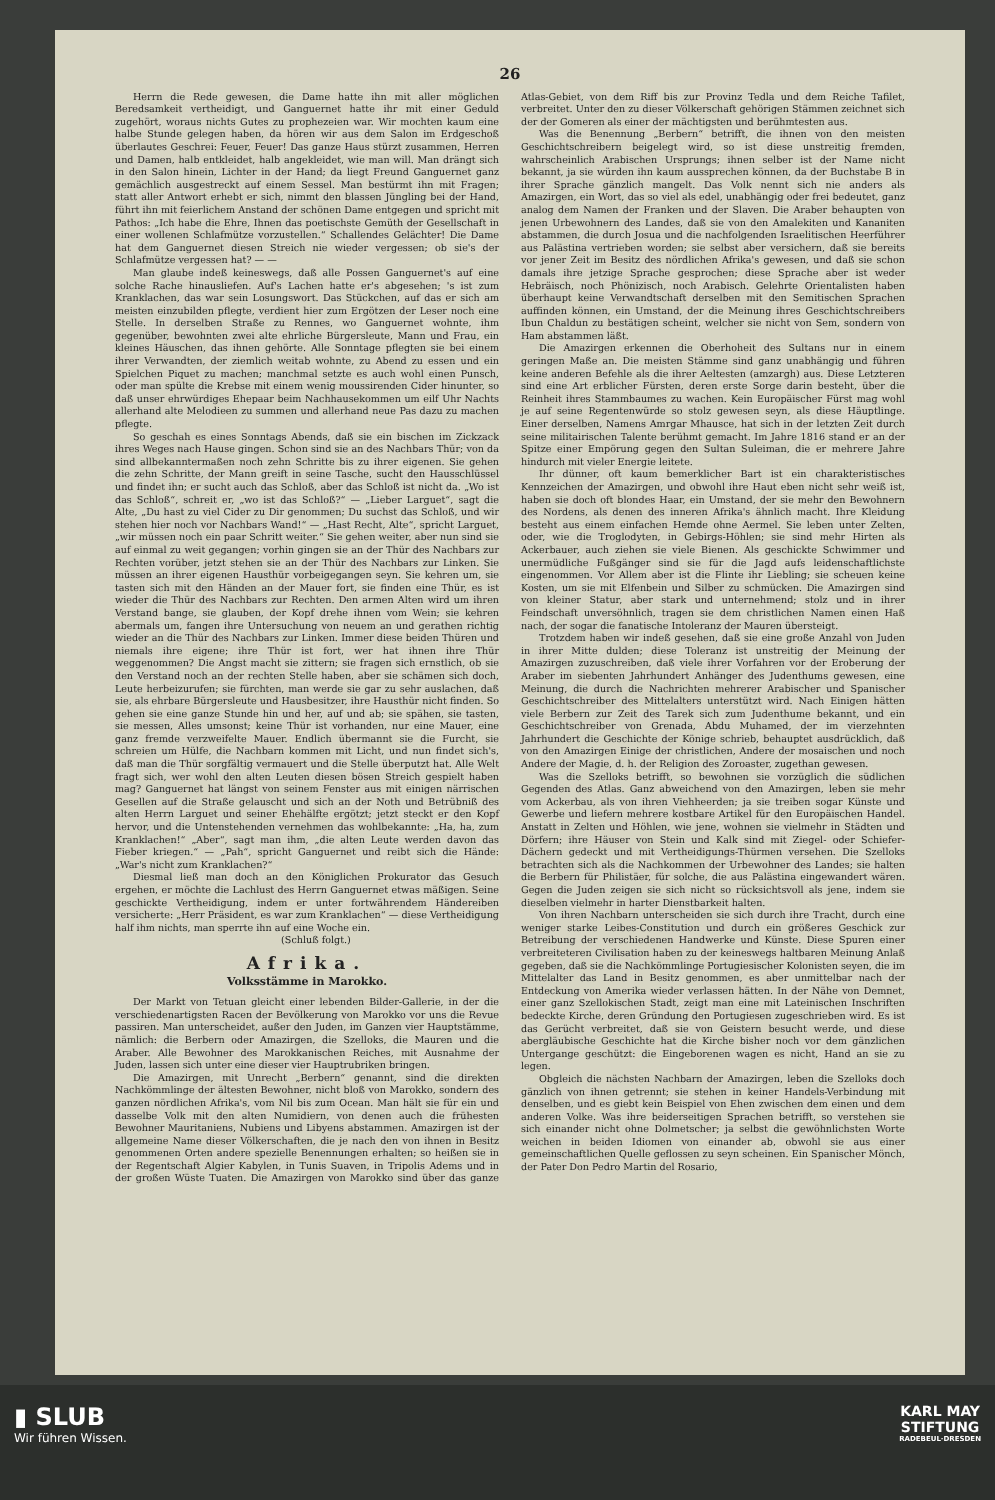26
Herrn die Rede gewesen, die Dame hatte ihn mit aller möglichen Beredsamkeit vertheidigt, und Ganguernet hatte ihr mit einer Geduld zugehört, woraus nichts Gutes zu prophezeien war. Wir mochten kaum eine halbe Stunde gelegen haben, da hören wir aus dem Salon im Erdgeschoß überlautes Geschrei: Feuer, Feuer! Das ganze Haus stürzt zusammen, Herren und Damen, halb entkleidet, halb angekleidet, wie man will. Man drängt sich in den Salon hinein, Lichter in der Hand; da liegt Freund Ganguernet ganz gemächlich ausgestreckt auf einem Sessel. Man bestürmt ihn mit Fragen; statt aller Antwort erhebt er sich, nimmt den blassen Jüngling bei der Hand, führt ihn mit feierlichem Anstand der schönen Dame entgegen und spricht mit Pathos: „Ich habe die Ehre, Ihnen das poetischste Gemüth der Gesellschaft in einer wollenen Schlafmütze vorzustellen.“ Schallendes Gelächter! Die Dame hat dem Ganguernet diesen Streich nie wieder vergessen; ob sie's der Schlafmütze vergessen hat? — —
Man glaube indeß keineswegs, daß alle Possen Ganguernet's auf eine solche Rache hinausliefen. Auf's Lachen hatte er's abgesehen; 's ist zum Kranklachen, das war sein Losungswort. Das Stückchen, auf das er sich am meisten einzubilden pflegte, verdient hier zum Ergötzen der Leser noch eine Stelle. In derselben Straße zu Rennes, wo Ganguernet wohnte, ihm gegenüber, bewohnten zwei alte ehrliche Bürgersleute, Mann und Frau, ein kleines Häuschen, das ihnen gehörte. Alle Sonntage pflegten sie bei einem ihrer Verwandten, der ziemlich weitab wohnte, zu Abend zu essen und ein Spielchen Piquet zu machen; manchmal setzte es auch wohl einen Punsch, oder man spülte die Krebse mit einem wenig moussirenden Cider hinunter, so daß unser ehrwürdiges Ehepaar beim Nachhausekommen um eilf Uhr Nachts allerhand alte Melodieen zu summen und allerhand neue Pas dazu zu machen pflegte.
So geschah es eines Sonntags Abends, daß sie ein bischen im Zickzack ihres Weges nach Hause gingen. Schon sind sie an des Nachbars Thür; von da sind allbekanntermaßen noch zehn Schritte bis zu ihrer eigenen. Sie gehen die zehn Schritte, der Mann greift in seine Tasche, sucht den Hausschlüssel und findet ihn; er sucht auch das Schloß, aber das Schloß ist nicht da. „Wo ist das Schloß“, schreit er, „wo ist das Schloß?“ — „Lieber Larguet“, sagt die Alte, „Du hast zu viel Cider zu Dir genommen; Du suchst das Schloß, und wir stehen hier noch vor Nachbars Wand!“ — „Hast Recht, Alte“, spricht Larguet, „wir müssen noch ein paar Schritt weiter.“ Sie gehen weiter, aber nun sind sie auf einmal zu weit gegangen; vorhin gingen sie an der Thür des Nachbars zur Rechten vorüber, jetzt stehen sie an der Thür des Nachbars zur Linken. Sie müssen an ihrer eigenen Hausthür vorbeigegangen seyn. Sie kehren um, sie tasten sich mit den Händen an der Mauer fort, sie finden eine Thür, es ist wieder die Thür des Nachbars zur Rechten. Den armen Alten wird um ihren Verstand bange, sie glauben, der Kopf drehe ihnen vom Wein; sie kehren abermals um, fangen ihre Untersuchung von neuem an und gerathen richtig wieder an die Thür des Nachbars zur Linken. Immer diese beiden Thüren und niemals ihre eigene; ihre Thür ist fort, wer hat ihnen ihre Thür weggenommen? Die Angst macht sie zittern; sie fragen sich ernstlich, ob sie den Verstand noch an der rechten Stelle haben, aber sie schämen sich doch, Leute herbeizurufen; sie fürchten, man werde sie gar zu sehr auslachen, daß sie, als ehrbare Bürgersleute und Hausbesitzer, ihre Hausthür nicht finden. So gehen sie eine ganze Stunde hin und her, auf und ab; sie spähen, sie tasten, sie messen, Alles umsonst; keine Thür ist vorhanden, nur eine Mauer, eine ganz fremde verzweifelte Mauer. Endlich übermannt sie die Furcht, sie schreien um Hülfe, die Nachbarn kommen mit Licht, und nun findet sich's, daß man die Thür sorgfältig vermauert und die Stelle überputzt hat. Alle Welt fragt sich, wer wohl den alten Leuten diesen bösen Streich gespielt haben mag? Ganguernet hat längst von seinem Fenster aus mit einigen närrischen Gesellen auf die Straße gelauscht und sich an der Noth und Betrübniß des alten Herrn Larguet und seiner Ehehälfte ergötzt; jetzt steckt er den Kopf hervor, und die Untenstehenden vernehmen das wohlbekannte: „Ha, ha, zum Kranklachen!“ „Aber“, sagt man ihm, „die alten Leute werden davon das Fieber kriegen.“ — „Pah“, spricht Ganguernet und reibt sich die Hände: „War's nicht zum Kranklachen?“
Diesmal ließ man doch an den Königlichen Prokurator das Gesuch ergehen, er möchte die Lachlust des Herrn Ganguernet etwas mäßigen. Seine geschickte Vertheidigung, indem er unter fortwährendem Händereiben versicherte: „Herr Präsident, es war zum Kranklachen“ — diese Vertheidigung half ihm nichts, man sperrte ihn auf eine Woche ein.
(Schluß folgt.)
Afrika.
Volksstämme in Marokko.
Der Markt von Tetuan gleicht einer lebenden Bilder-Gallerie, in der die verschiedenartigsten Racen der Bevölkerung von Marokko vor uns die Revue passiren. Man unterscheidet, außer den Juden, im Ganzen vier Hauptstämme, nämlich: die Berbern oder Amazirgen, die Szelloks, die Mauren und die Araber. Alle Bewohner des Marokkanischen Reiches, mit Ausnahme der Juden, lassen sich unter eine dieser vier Hauptrubriken bringen.
Die Amazirgen, mit Unrecht „Berbern“ genannt, sind die direkten Nachkömmlinge der ältesten Bewohner, nicht bloß von Marokko, sondern des ganzen nördlichen Afrika's, vom Nil bis zum Ocean. Man hält sie für ein und dasselbe Volk mit den alten Numidiern, von denen auch die frühesten Bewohner Mauritaniens, Nubiens und Libyens abstammen. Amazirgen ist der allgemeine Name dieser Völkerschaften, die je nach den von ihnen in Besitz genommenen Orten andere spezielle Benennungen erhalten; so heißen sie in der Regentschaft Algier Kabylen, in Tunis Suaven, in Tripolis Adems und in der großen Wüste Tuaten. Die Amazirgen von Marokko sind über das ganze Atlas-Gebiet, von dem Riff bis zur Provinz Tedla und dem Reiche Tafilet, verbreitet. Unter den zu dieser Völkerschaft gehörigen Stämmen zeichnet sich der der Gomeren als einer der mächtigsten und berühmtesten aus.
Was die Benennung „Berbern“ betrifft, die ihnen von den meisten Geschichtschreibern beigelegt wird, so ist diese unstreitig fremden, wahrscheinlich Arabischen Ursprungs; ihnen selber ist der Name nicht bekannt, ja sie würden ihn kaum aussprechen können, da der Buchstabe B in ihrer Sprache gänzlich mangelt. Das Volk nennt sich nie anders als Amazirgen, ein Wort, das so viel als edel, unabhängig oder frei bedeutet, ganz analog dem Namen der Franken und der Slaven. Die Araber behaupten von jenen Urbewohnern des Landes, daß sie von den Amalekiten und Kananiten abstammen, die durch Josua und die nachfolgenden Israelitischen Heerführer aus Palästina vertrieben worden; sie selbst aber versichern, daß sie bereits vor jener Zeit im Besitz des nördlichen Afrika's gewesen, und daß sie schon damals ihre jetzige Sprache gesprochen; diese Sprache aber ist weder Hebräisch, noch Phönizisch, noch Arabisch. Gelehrte Orientalisten haben überhaupt keine Verwandtschaft derselben mit den Semitischen Sprachen auffinden können, ein Umstand, der die Meinung ihres Geschichtschreibers Ibun Chaldun zu bestätigen scheint, welcher sie nicht von Sem, sondern von Ham abstammen läßt.
Die Amazirgen erkennen die Oberhoheit des Sultans nur in einem geringen Maße an. Die meisten Stämme sind ganz unabhängig und führen keine anderen Befehle als die ihrer Aeltesten (amzargh) aus. Diese Letzteren sind eine Art erblicher Fürsten, deren erste Sorge darin besteht, über die Reinheit ihres Stammbaumes zu wachen. Kein Europäischer Fürst mag wohl je auf seine Regentenwürde so stolz gewesen seyn, als diese Häuptlinge. Einer derselben, Namens Amrgar Mhausce, hat sich in der letzten Zeit durch seine militairischen Talente berühmt gemacht. Im Jahre 1816 stand er an der Spitze einer Empörung gegen den Sultan Suleiman, die er mehrere Jahre hindurch mit vieler Energie leitete.
Ihr dünner, oft kaum bemerklicher Bart ist ein charakteristisches Kennzeichen der Amazirgen, und obwohl ihre Haut eben nicht sehr weiß ist, haben sie doch oft blondes Haar, ein Umstand, der sie mehr den Bewohnern des Nordens, als denen des inneren Afrika's ähnlich macht. Ihre Kleidung besteht aus einem einfachen Hemde ohne Aermel. Sie leben unter Zelten, oder, wie die Troglodyten, in Gebirgs-Höhlen; sie sind mehr Hirten als Ackerbauer, auch ziehen sie viele Bienen. Als geschickte Schwimmer und unermüdliche Fußgänger sind sie für die Jagd aufs leidenschaftlichste eingenommen. Vor Allem aber ist die Flinte ihr Liebling; sie scheuen keine Kosten, um sie mit Elfenbein und Silber zu schmücken. Die Amazirgen sind von kleiner Statur, aber stark und unternehmend; stolz und in ihrer Feindschaft unversöhnlich, tragen sie dem christlichen Namen einen Haß nach, der sogar die fanatische Intoleranz der Mauren übersteigt.
Trotzdem haben wir indeß gesehen, daß sie eine große Anzahl von Juden in ihrer Mitte dulden; diese Toleranz ist unstreitig der Meinung der Amazirgen zuzuschreiben, daß viele ihrer Vorfahren vor der Eroberung der Araber im siebenten Jahrhundert Anhänger des Judenthums gewesen, eine Meinung, die durch die Nachrichten mehrerer Arabischer und Spanischer Geschichtschreiber des Mittelalters unterstützt wird. Nach Einigen hätten viele Berbern zur Zeit des Tarek sich zum Judenthume bekannt, und ein Geschichtschreiber von Grenada, Abdu Muhamed, der im vierzehnten Jahrhundert die Geschichte der Könige schrieb, behauptet ausdrücklich, daß von den Amazirgen Einige der christlichen, Andere der mosaischen und noch Andere der Magie, d. h. der Religion des Zoroaster, zugethan gewesen.
Was die Szelloks betrifft, so bewohnen sie vorzüglich die südlichen Gegenden des Atlas. Ganz abweichend von den Amazirgen, leben sie mehr vom Ackerbau, als von ihren Viehheerden; ja sie treiben sogar Künste und Gewerbe und liefern mehrere kostbare Artikel für den Europäischen Handel. Anstatt in Zelten und Höhlen, wie jene, wohnen sie vielmehr in Städten und Dörfern; ihre Häuser von Stein und Kalk sind mit Ziegel- oder Schiefer-Dächern gedeckt und mit Vertheidigungs-Thürmen versehen. Die Szelloks betrachten sich als die Nachkommen der Urbewohner des Landes; sie halten die Berbern für Philistäer, für solche, die aus Palästina eingewandert wären. Gegen die Juden zeigen sie sich nicht so rücksichtsvoll als jene, indem sie dieselben vielmehr in harter Dienstbarkeit halten.
Von ihren Nachbarn unterscheiden sie sich durch ihre Tracht, durch eine weniger starke Leibes-Constitution und durch ein größeres Geschick zur Betreibung der verschiedenen Handwerke und Künste. Diese Spuren einer verbreiteteren Civilisation haben zu der keineswegs haltbaren Meinung Anlaß gegeben, daß sie die Nachkömmlinge Portugiesischer Kolonisten seyen, die im Mittelalter das Land in Besitz genommen, es aber unmittelbar nach der Entdeckung von Amerika wieder verlassen hätten. In der Nähe von Demnet, einer ganz Szellokischen Stadt, zeigt man eine mit Lateinischen Inschriften bedeckte Kirche, deren Gründung den Portugiesen zugeschrieben wird. Es ist das Gerücht verbreitet, daß sie von Geistern besucht werde, und diese abergläubische Geschichte hat die Kirche bisher noch vor dem gänzlichen Untergange geschützt: die Eingeborenen wagen es nicht, Hand an sie zu legen.
Obgleich die nächsten Nachbarn der Amazirgen, leben die Szelloks doch gänzlich von ihnen getrennt; sie stehen in keiner Handels-Verbindung mit denselben, und es giebt kein Beispiel von Ehen zwischen dem einen und dem anderen Volke. Was ihre beiderseitigen Sprachen betrifft, so verstehen sie sich einander nicht ohne Dolmetscher; ja selbst die gewöhnlichsten Worte weichen in beiden Idiomen von einander ab, obwohl sie aus einer gemeinschaftlichen Quelle geflossen zu seyn scheinen. Ein Spanischer Mönch, der Pater Don Pedro Martin del Rosario,
▮ SLUB
Wir führen Wissen.
KARL MAY
STIFTUNG
RADEBEUL·DRESDEN